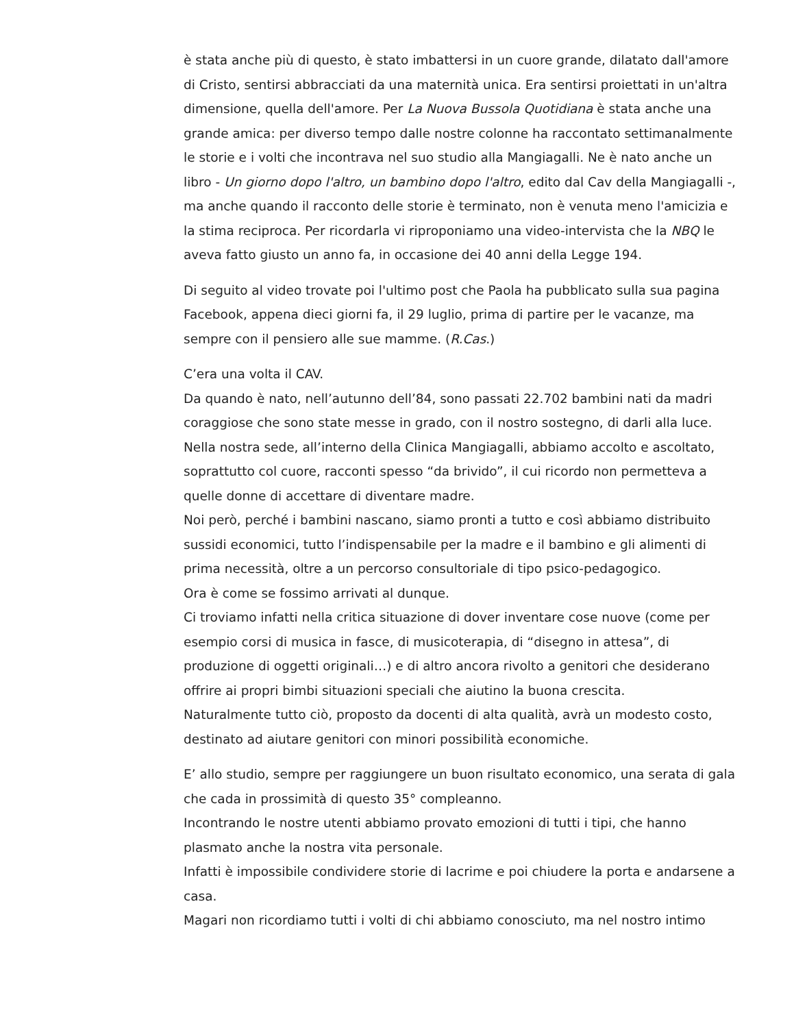è stata anche più di questo, è stato imbattersi in un cuore grande, dilatato dall'amore di Cristo, sentirsi abbracciati da una maternità unica. Era sentirsi proiettati in un'altra dimensione, quella dell'amore. Per La Nuova Bussola Quotidiana è stata anche una grande amica: per diverso tempo dalle nostre colonne ha raccontato settimanalmente le storie e i volti che incontrava nel suo studio alla Mangiagalli. Ne è nato anche un libro - Un giorno dopo l'altro, un bambino dopo l'altro, edito dal Cav della Mangiagalli -, ma anche quando il racconto delle storie è terminato, non è venuta meno l'amicizia e la stima reciproca. Per ricordarla vi riproponiamo una video-intervista che la NBQ le aveva fatto giusto un anno fa, in occasione dei 40 anni della Legge 194.
Di seguito al video trovate poi l'ultimo post che Paola ha pubblicato sulla sua pagina Facebook, appena dieci giorni fa, il 29 luglio, prima di partire per le vacanze, ma sempre con il pensiero alle sue mamme. (R.Cas.)
C’era una volta il CAV.
Da quando è nato, nell’autunno dell’84, sono passati 22.702 bambini nati da madri coraggiose che sono state messe in grado, con il nostro sostegno, di darli alla luce.
Nella nostra sede, all’interno della Clinica Mangiagalli, abbiamo accolto e ascoltato, soprattutto col cuore, racconti spesso “da brivido”, il cui ricordo non permetteva a quelle donne di accettare di diventare madre.
Noi però, perché i bambini nascano, siamo pronti a tutto e così abbiamo distribuito sussidi economici, tutto l’indispensabile per la madre e il bambino e gli alimenti di prima necessità, oltre a un percorso consultoriale di tipo psico-pedagogico.
Ora è come se fossimo arrivati al dunque.
Ci troviamo infatti nella critica situazione di dover inventare cose nuove (come per esempio corsi di musica in fasce, di musicoterapia, di “disegno in attesa”, di produzione di oggetti originali…) e di altro ancora rivolto a genitori che desiderano offrire ai propri bimbi situazioni speciali che aiutino la buona crescita.
Naturalmente tutto ciò, proposto da docenti di alta qualità, avrà un modesto costo, destinato ad aiutare genitori con minori possibilità economiche.
E’ allo studio, sempre per raggiungere un buon risultato economico, una serata di gala che cada in prossimità di questo 35° compleanno.
Incontrando le nostre utenti abbiamo provato emozioni di tutti i tipi, che hanno plasmato anche la nostra vita personale.
Infatti è impossibile condividere storie di lacrime e poi chiudere la porta e andarsene a casa.
Magari non ricordiamo tutti i volti di chi abbiamo conosciuto, ma nel nostro intimo